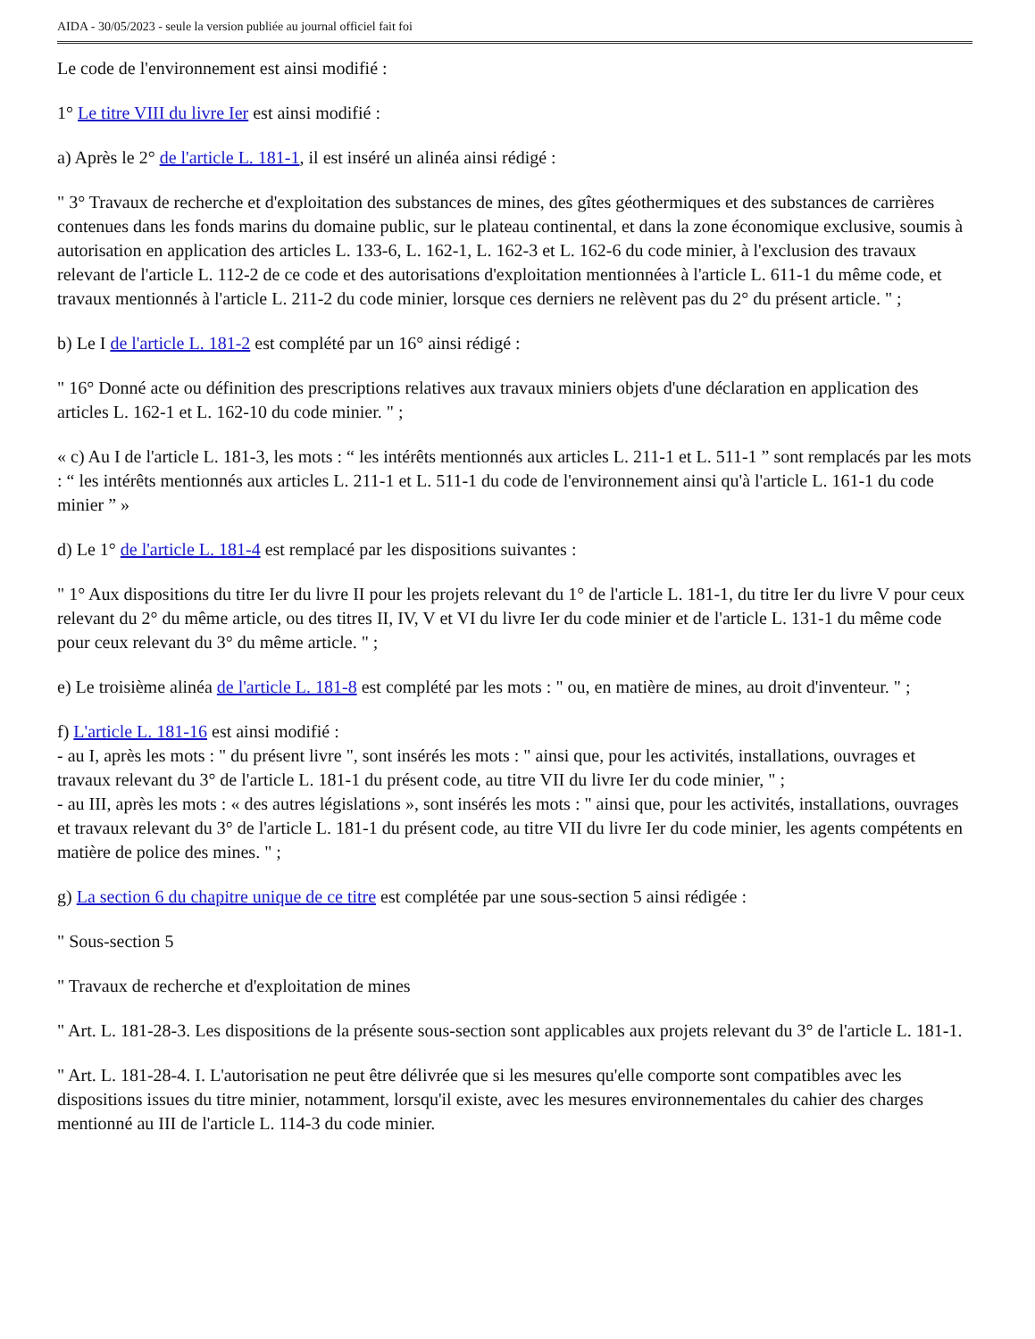AIDA - 30/05/2023 - seule la version publiée au journal officiel fait foi
Le code de l'environnement est ainsi modifié :
1° Le titre VIII du livre Ier est ainsi modifié :
a) Après le 2° de l'article L. 181-1, il est inséré un alinéa ainsi rédigé :
" 3° Travaux de recherche et d'exploitation des substances de mines, des gîtes géothermiques et des substances de carrières contenues dans les fonds marins du domaine public, sur le plateau continental, et dans la zone économique exclusive, soumis à autorisation en application des articles L. 133-6, L. 162-1, L. 162-3 et L. 162-6 du code minier, à l'exclusion des travaux relevant de l'article L. 112-2 de ce code et des autorisations d'exploitation mentionnées à l'article L. 611-1 du même code, et travaux mentionnés à l'article L. 211-2 du code minier, lorsque ces derniers ne relèvent pas du 2° du présent article. " ;
b) Le I de l'article L. 181-2 est complété par un 16° ainsi rédigé :
" 16° Donné acte ou définition des prescriptions relatives aux travaux miniers objets d'une déclaration en application des articles L. 162-1 et L. 162-10 du code minier. " ;
« c) Au I de l'article L. 181-3, les mots : “ les intérêts mentionnés aux articles L. 211-1 et L. 511-1 ” sont remplacés par les mots : “ les intérêts mentionnés aux articles L. 211-1 et L. 511-1 du code de l'environnement ainsi qu'à l'article L. 161-1 du code minier ” »
d) Le 1° de l'article L. 181-4 est remplacé par les dispositions suivantes :
" 1° Aux dispositions du titre Ier du livre II pour les projets relevant du 1° de l'article L. 181-1, du titre Ier du livre V pour ceux relevant du 2° du même article, ou des titres II, IV, V et VI du livre Ier du code minier et de l'article L. 131-1 du même code pour ceux relevant du 3° du même article. " ;
e) Le troisième alinéa de l'article L. 181-8 est complété par les mots : " ou, en matière de mines, au droit d'inventeur. " ;
f) L'article L. 181-16 est ainsi modifié :
- au I, après les mots : " du présent livre ", sont insérés les mots : " ainsi que, pour les activités, installations, ouvrages et travaux relevant du 3° de l'article L. 181-1 du présent code, au titre VII du livre Ier du code minier, " ;
- au III, après les mots : « des autres législations », sont insérés les mots : " ainsi que, pour les activités, installations, ouvrages et travaux relevant du 3° de l'article L. 181-1 du présent code, au titre VII du livre Ier du code minier, les agents compétents en matière de police des mines. " ;
g) La section 6 du chapitre unique de ce titre est complétée par une sous-section 5 ainsi rédigée :
" Sous-section 5
" Travaux de recherche et d'exploitation de mines
" Art. L. 181-28-3. Les dispositions de la présente sous-section sont applicables aux projets relevant du 3° de l'article L. 181-1.
" Art. L. 181-28-4. I. L'autorisation ne peut être délivrée que si les mesures qu'elle comporte sont compatibles avec les dispositions issues du titre minier, notamment, lorsqu'il existe, avec les mesures environnementales du cahier des charges mentionné au III de l'article L. 114-3 du code minier.